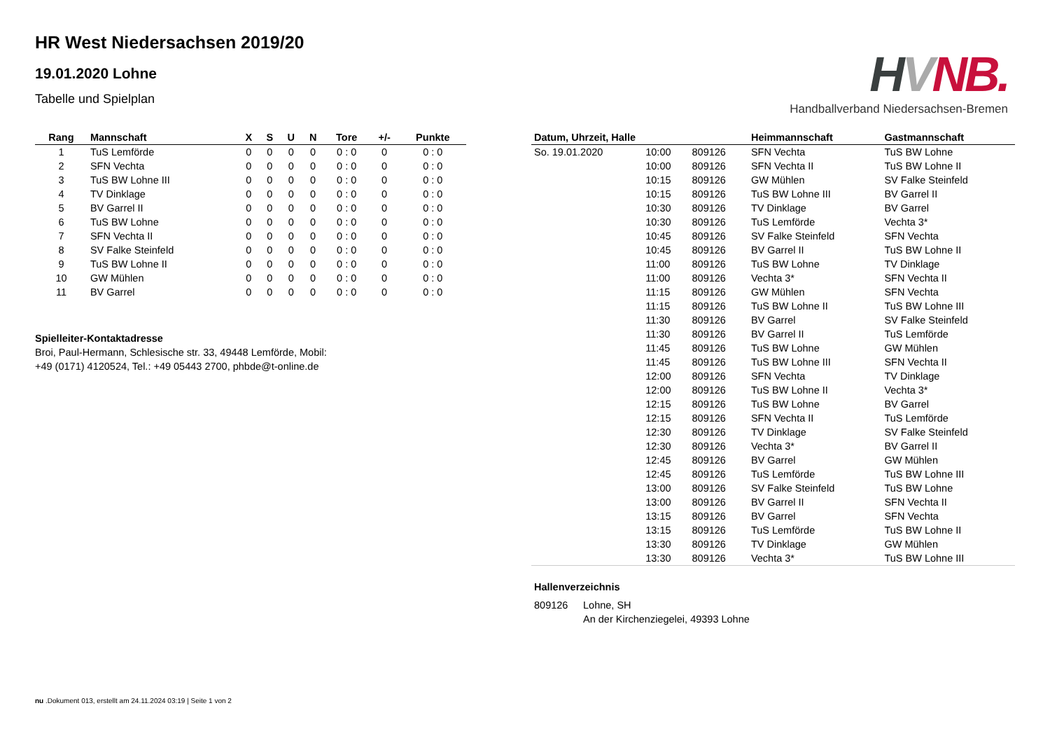HVNB.
Handballverband Niedersachsen-Bremen
HR West Niedersachsen 2019/20
19.01.2020 Lohne
Tabelle und Spielplan
| Rang | Mannschaft | X | S | U | N | Tore | +/- | Punkte |
| --- | --- | --- | --- | --- | --- | --- | --- | --- |
| 1 | TuS Lemförde | 0 | 0 | 0 | 0 | 0 : 0 | 0 | 0 : 0 |
| 2 | SFN Vechta | 0 | 0 | 0 | 0 | 0 : 0 | 0 | 0 : 0 |
| 3 | TuS BW Lohne III | 0 | 0 | 0 | 0 | 0 : 0 | 0 | 0 : 0 |
| 4 | TV Dinklage | 0 | 0 | 0 | 0 | 0 : 0 | 0 | 0 : 0 |
| 5 | BV Garrel II | 0 | 0 | 0 | 0 | 0 : 0 | 0 | 0 : 0 |
| 6 | TuS BW Lohne | 0 | 0 | 0 | 0 | 0 : 0 | 0 | 0 : 0 |
| 7 | SFN Vechta II | 0 | 0 | 0 | 0 | 0 : 0 | 0 | 0 : 0 |
| 8 | SV Falke Steinfeld | 0 | 0 | 0 | 0 | 0 : 0 | 0 | 0 : 0 |
| 9 | TuS BW Lohne II | 0 | 0 | 0 | 0 | 0 : 0 | 0 | 0 : 0 |
| 10 | GW Mühlen | 0 | 0 | 0 | 0 | 0 : 0 | 0 | 0 : 0 |
| 11 | BV Garrel | 0 | 0 | 0 | 0 | 0 : 0 | 0 | 0 : 0 |
Spielleiter-Kontaktadresse
Broi, Paul-Hermann, Schlesische str. 33, 49448 Lemförde, Mobil:
+49 (0171) 4120524, Tel.: +49 05443 2700, phbde@t-online.de
| Datum, Uhrzeit, Halle | | | Heimmannschaft | Gastmannschaft |
| --- | --- | --- | --- | --- |
| So. 19.01.2020 | 10:00 | 809126 | SFN Vechta | TuS BW Lohne |
| | 10:00 | 809126 | SFN Vechta II | TuS BW Lohne II |
| | 10:15 | 809126 | GW Mühlen | SV Falke Steinfeld |
| | 10:15 | 809126 | TuS BW Lohne III | BV Garrel II |
| | 10:30 | 809126 | TV Dinklage | BV Garrel |
| | 10:30 | 809126 | TuS Lemförde | Vechta 3* |
| | 10:45 | 809126 | SV Falke Steinfeld | SFN Vechta |
| | 10:45 | 809126 | BV Garrel II | TuS BW Lohne II |
| | 11:00 | 809126 | TuS BW Lohne | TV Dinklage |
| | 11:00 | 809126 | Vechta 3* | SFN Vechta II |
| | 11:15 | 809126 | GW Mühlen | SFN Vechta |
| | 11:15 | 809126 | TuS BW Lohne II | TuS BW Lohne III |
| | 11:30 | 809126 | BV Garrel | SV Falke Steinfeld |
| | 11:30 | 809126 | BV Garrel II | TuS Lemförde |
| | 11:45 | 809126 | TuS BW Lohne | GW Mühlen |
| | 11:45 | 809126 | TuS BW Lohne III | SFN Vechta II |
| | 12:00 | 809126 | SFN Vechta | TV Dinklage |
| | 12:00 | 809126 | TuS BW Lohne II | Vechta 3* |
| | 12:15 | 809126 | TuS BW Lohne | BV Garrel |
| | 12:15 | 809126 | SFN Vechta II | TuS Lemförde |
| | 12:30 | 809126 | TV Dinklage | SV Falke Steinfeld |
| | 12:30 | 809126 | Vechta 3* | BV Garrel II |
| | 12:45 | 809126 | BV Garrel | GW Mühlen |
| | 12:45 | 809126 | TuS Lemförde | TuS BW Lohne III |
| | 13:00 | 809126 | SV Falke Steinfeld | TuS BW Lohne |
| | 13:00 | 809126 | BV Garrel II | SFN Vechta II |
| | 13:15 | 809126 | BV Garrel | SFN Vechta |
| | 13:15 | 809126 | TuS Lemförde | TuS BW Lohne II |
| | 13:30 | 809126 | TV Dinklage | GW Mühlen |
| | 13:30 | 809126 | Vechta 3* | TuS BW Lohne III |
Hallenverzeichnis
809126 Lohne, SH
An der Kirchenziegelei, 49393 Lohne
nu .Dokument 013, erstellt am 24.11.2024 03:19 | Seite 1 von 2